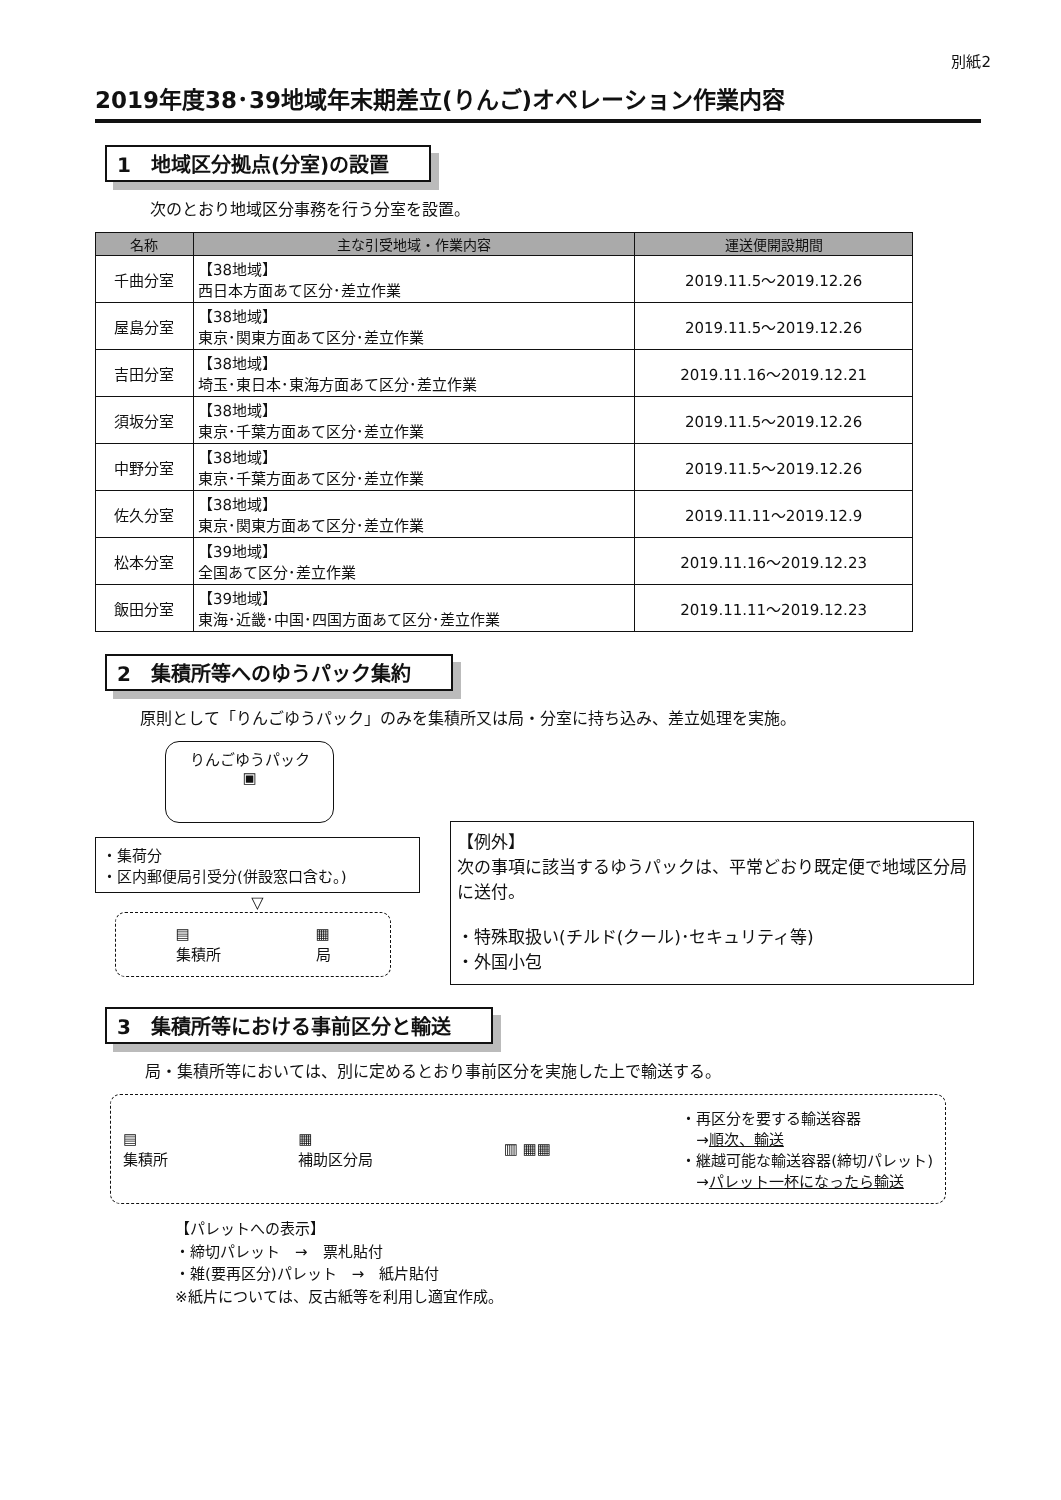別紙2
2019年度38･39地域年末期差立(りんご)オペレーション作業内容
1　地域区分拠点(分室)の設置
次のとおり地域区分事務を行う分室を設置。
| 名称 | 主な引受地域・作業内容 | 運送便開設期間 |
| --- | --- | --- |
| 千曲分室 | 【38地域】 西日本方面あて区分･差立作業 | 2019.11.5～2019.12.26 |
| 屋島分室 | 【38地域】 東京･関東方面あて区分･差立作業 | 2019.11.5～2019.12.26 |
| 吉田分室 | 【38地域】 埼玉･東日本･東海方面あて区分･差立作業 | 2019.11.16～2019.12.21 |
| 須坂分室 | 【38地域】 東京･千葉方面あて区分･差立作業 | 2019.11.5～2019.12.26 |
| 中野分室 | 【38地域】 東京･千葉方面あて区分･差立作業 | 2019.11.5～2019.12.26 |
| 佐久分室 | 【38地域】 東京･関東方面あて区分･差立作業 | 2019.11.11～2019.12.9 |
| 松本分室 | 【39地域】 全国あて区分･差立作業 | 2019.11.16～2019.12.23 |
| 飯田分室 | 【39地域】 東海･近畿･中国･四国方面あて区分･差立作業 | 2019.11.11～2019.12.23 |
2　集積所等へのゆうパック集約
原則として「りんごゆうパック」のみを集積所又は局・分室に持ち込み、差立処理を実施。
りんごゆうパック
▣
・集荷分
・区内郵便局引受分(併設窓口含む。)
▽
▤
集積所 ▦
局
【例外】
次の事項に該当するゆうパックは、平常どおり既定便で地域区分局に送付。
・特殊取扱い(チルド(クール)･セキュリティ等)
・外国小包
3　集積所等における事前区分と輸送
局・集積所等においては、別に定めるとおり事前区分を実施した上で輸送する。
▤
集積所 ▦
補助区分局 ▥ ▦▦ ・再区分を要する輸送容器
　→順次、輸送
・継越可能な輸送容器(締切パレット)
　→パレット一杯になったら輸送
【パレットへの表示】
・締切パレット　→　票札貼付
・雑(要再区分)パレット　→　紙片貼付
※紙片については、反古紙等を利用し適宜作成。